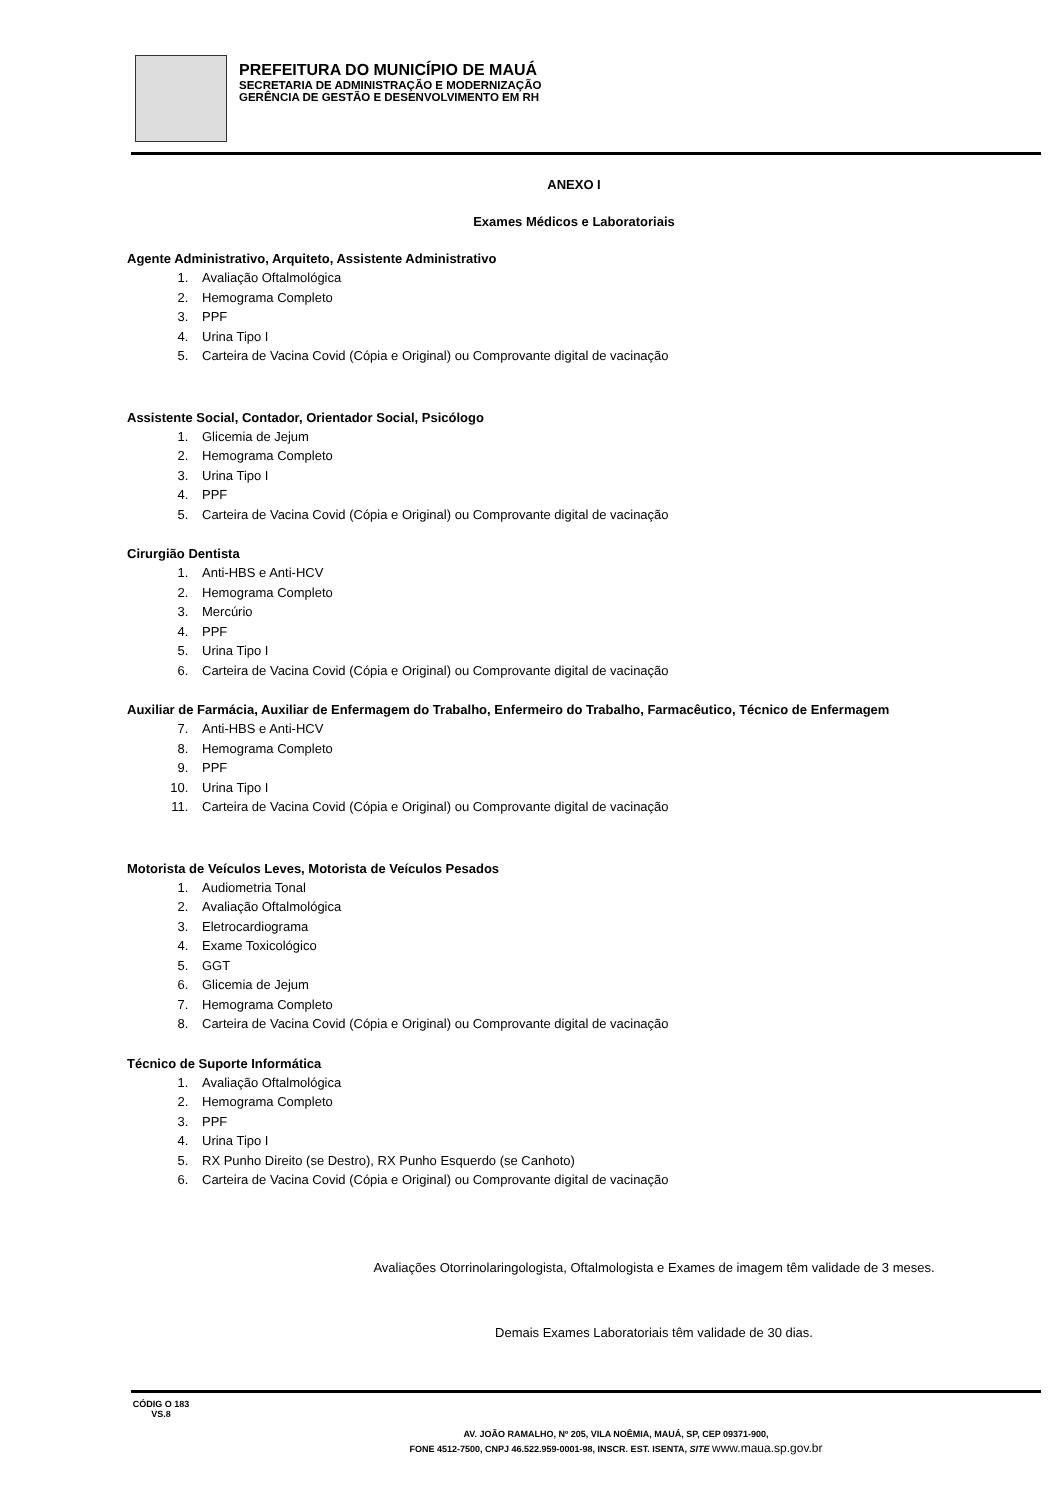PREFEITURA DO MUNICÍPIO DE MAUÁ
SECRETARIA DE ADMINISTRAÇÃO E MODERNIZAÇÃO
GERÊNCIA DE GESTÃO E DESENVOLVIMENTO EM RH
ANEXO I
Exames Médicos e Laboratoriais
Agente Administrativo, Arquiteto, Assistente Administrativo
1. Avaliação Oftalmológica
2. Hemograma Completo
3. PPF
4. Urina Tipo I
5. Carteira de Vacina Covid (Cópia e Original) ou Comprovante digital de vacinação
Assistente Social, Contador, Orientador Social, Psicólogo
1. Glicemia de Jejum
2. Hemograma Completo
3. Urina Tipo I
4. PPF
5. Carteira de Vacina Covid (Cópia e Original) ou Comprovante digital de vacinação
Cirurgião Dentista
1. Anti-HBS e Anti-HCV
2. Hemograma Completo
3. Mercúrio
4. PPF
5. Urina Tipo I
6. Carteira de Vacina Covid (Cópia e Original) ou Comprovante digital de vacinação
Auxiliar de Farmácia, Auxiliar de Enfermagem do Trabalho, Enfermeiro do Trabalho, Farmacêutico, Técnico de Enfermagem
7. Anti-HBS e Anti-HCV
8. Hemograma Completo
9. PPF
10. Urina Tipo I
11. Carteira de Vacina Covid (Cópia e Original) ou Comprovante digital de vacinação
Motorista de Veículos Leves, Motorista de Veículos Pesados
1. Audiometria Tonal
2. Avaliação Oftalmológica
3. Eletrocardiograma
4. Exame Toxicológico
5. GGT
6. Glicemia de Jejum
7. Hemograma Completo
8. Carteira de Vacina Covid (Cópia e Original) ou Comprovante digital de vacinação
Técnico de Suporte Informática
1. Avaliação Oftalmológica
2. Hemograma Completo
3. PPF
4. Urina Tipo I
5. RX Punho Direito (se Destro), RX Punho Esquerdo (se Canhoto)
6. Carteira de Vacina Covid (Cópia e Original) ou Comprovante digital de vacinação
Avaliações Otorrinolaringologista, Oftalmologista e Exames de imagem têm validade de 3 meses.
Demais Exames Laboratoriais têm validade de 30 dias.
CÓDIG O 183 VS.8
AV. JOÃO RAMALHO, Nº 205, VILA NOÊMIA, MAUÁ, SP, CEP 09371-900,
FONE 4512-7500, CNPJ 46.522.959-0001-98, INSCR. EST. ISENTA, SITE www.maua.sp.gov.br